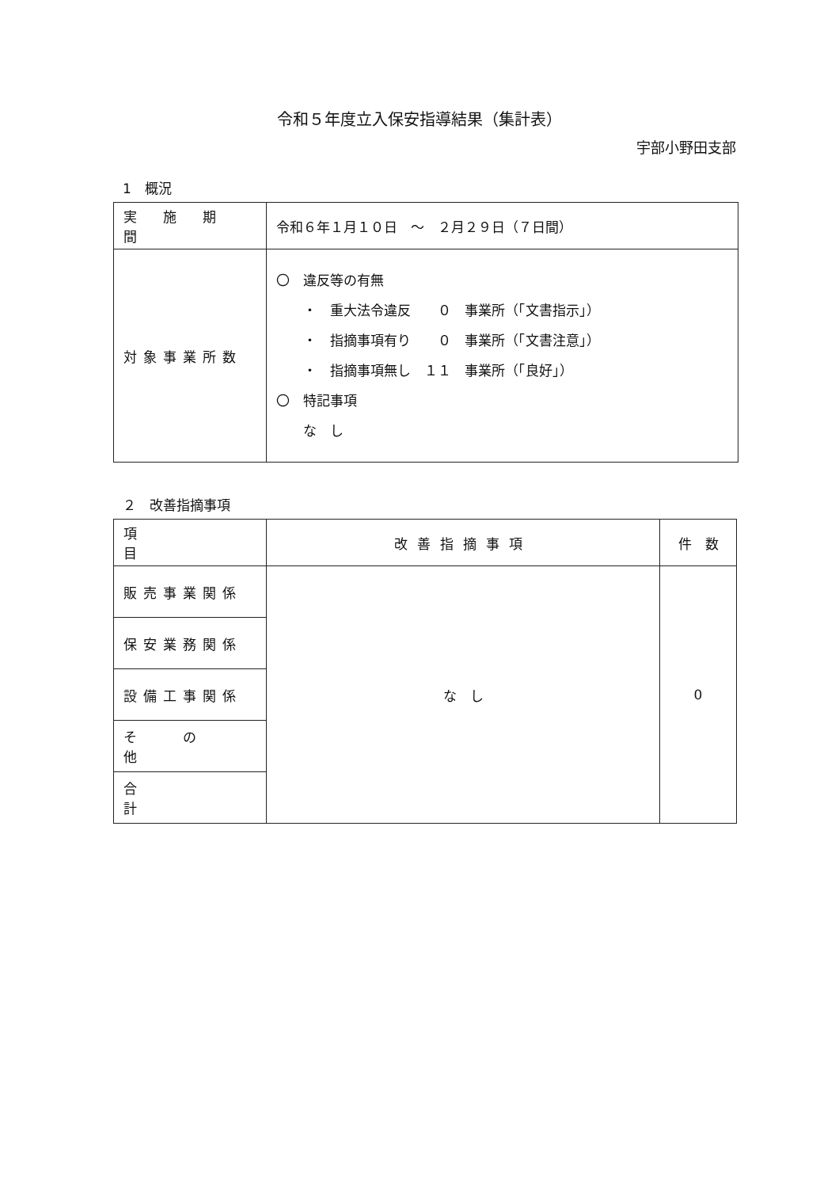令和５年度立入保安指導結果（集計表）
宇部小野田支部
1　概況
| 実 施 期 間 | 令和６年１月１０日 ～ ２月２９日（７日間） |
| 対象事業所数 | 〇 違反等の有無 ・ 重大法令違反 ０ 事業所（「文書指示」） ・ 指摘事項有り ０ 事業所（「文書注意」） ・ 指摘事項無し １１ 事業所（「良好」） 〇 特記事項 な し |
２　改善指摘事項
| 項 目 | 改善指摘事項 | 件 数 |
| --- | --- | --- |
| 販売事業関係 | な し | 0 |
| 保安業務関係 | | |
| 設備工事関係 | | |
| そ の 他 | | |
| 合 計 | | |